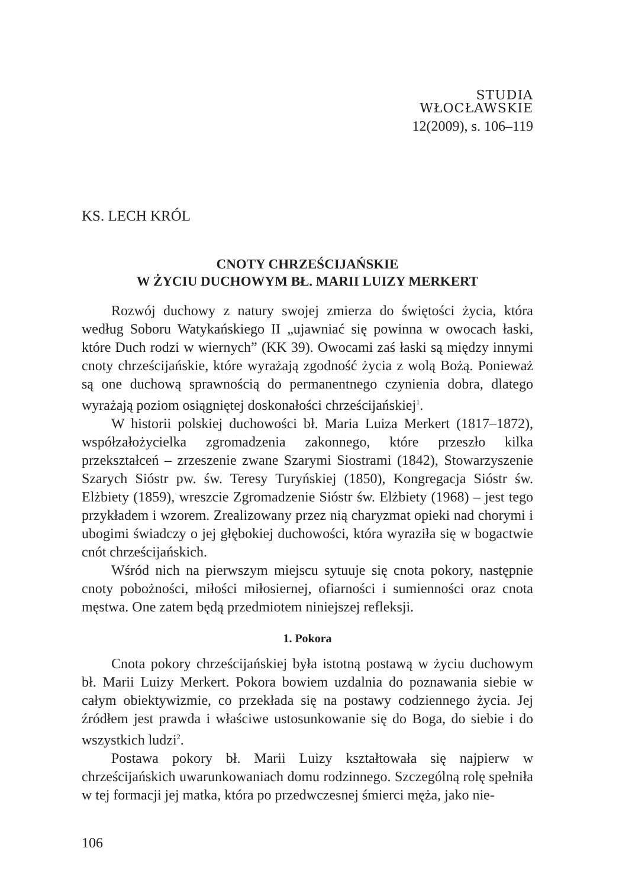STUDIA
WŁOCŁAWSKIE
12(2009), s. 106–119
KS. LECH KRÓL
CNOTY CHRZEŚCIJAŃSKIE
W ŻYCIU DUCHOWYM BŁ. MARII LUIZY MERKERT
Rozwój duchowy z natury swojej zmierza do świętości życia, która według Soboru Watykańskiego II „ujawniać się powinna w owocach łaski, które Duch rodzi w wiernych” (KK 39). Owocami zaś łaski są między innymi cnoty chrześcijańskie, które wyrażają zgodność życia z wolą Bożą. Ponieważ są one duchową sprawnością do permanentnego czynienia dobra, dlatego wyrażają poziom osiągniętej doskonałości chrześcijańskiej<sup>1</sup>.
W historii polskiej duchowości bł. Maria Luiza Merkert (1817–1872), współzałożycielka zgromadzenia zakonnego, które przeszło kilka przekształceń – zrzeszenie zwane Szarymi Siostrami (1842), Stowarzyszenie Szarych Sióstr pw. św. Teresy Turyńskiej (1850), Kongregacja Sióstr św. Elżbiety (1859), wreszcie Zgromadzenie Sióstr św. Elżbiety (1968) – jest tego przykładem i wzorem. Zrealizowany przez nią charyzmat opieki nad chorymi i ubogimi świadczy o jej głębokiej duchowości, która wyraziła się w bogactwie cnót chrześcijańskich.
Wśród nich na pierwszym miejscu sytuuje się cnota pokory, następnie cnoty pobożności, miłości miłosiernej, ofiarności i sumienności oraz cnota męstwa. One zatem będą przedmiotem niniejszej refleksji.
1. Pokora
Cnota pokory chrześcijańskiej była istotną postawą w życiu duchowym bł. Marii Luizy Merkert. Pokora bowiem uzdalnia do poznawania siebie w całym obiektywizmie, co przekłada się na postawy codziennego życia. Jej źródłem jest prawda i właściwe ustosunkowanie się do Boga, do siebie i do wszystkich ludzi<sup>2</sup>.
Postawa pokory bł. Marii Luizy kształtowała się najpierw w chrześcijańskich uwarunkowaniach domu rodzinnego. Szczególną rolę spełniła w tej formacji jej matka, która po przedwczesnej śmierci męża, jako nie-
106